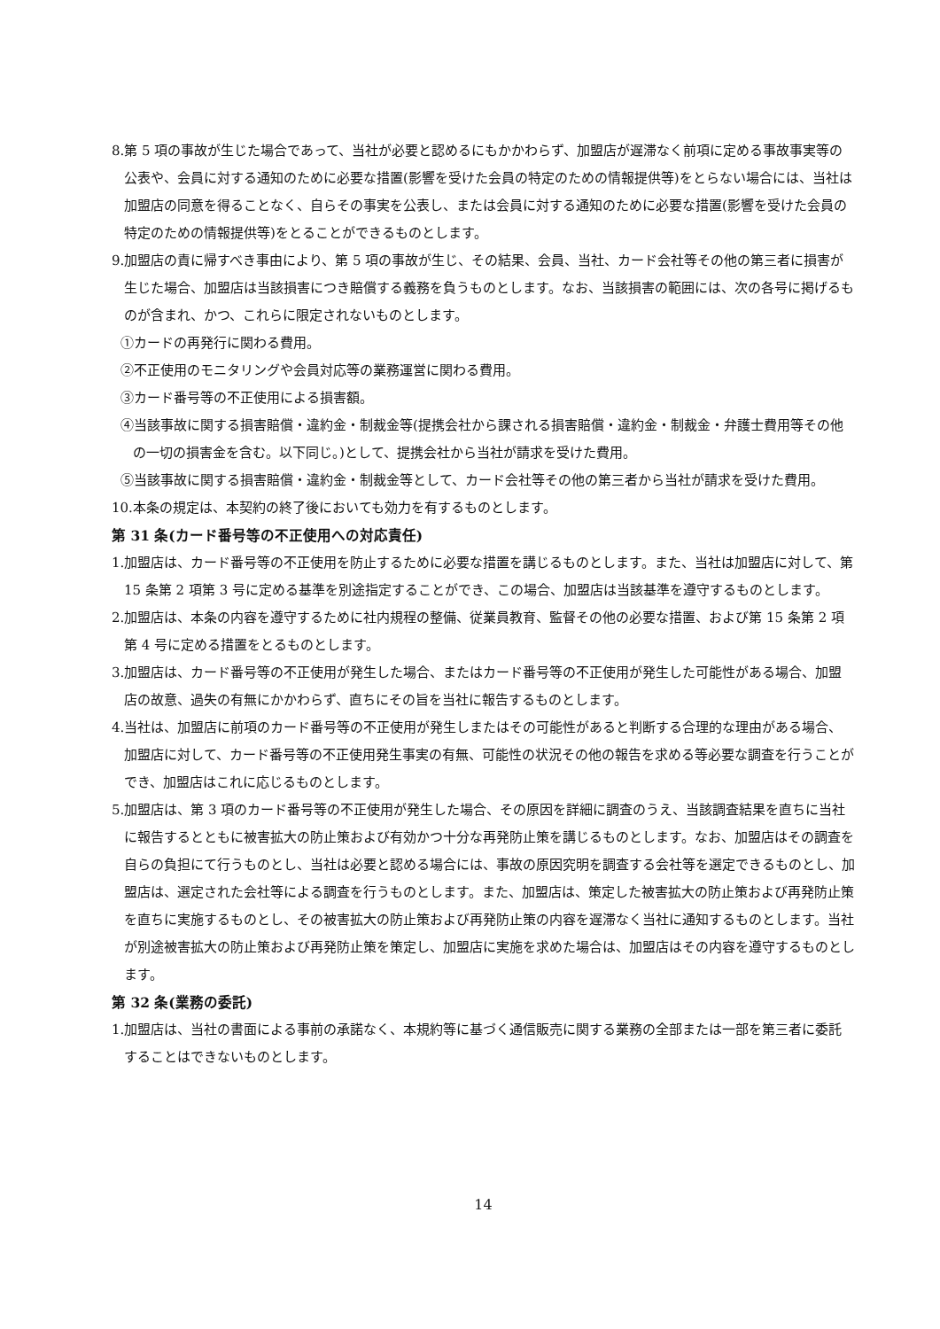8.第 5 項の事故が生じた場合であって、当社が必要と認めるにもかかわらず、加盟店が遅滞なく前項に定める事故事実等の公表や、会員に対する通知のために必要な措置(影響を受けた会員の特定のための情報提供等)をとらない場合には、当社は加盟店の同意を得ることなく、自らその事実を公表し、または会員に対する通知のために必要な措置(影響を受けた会員の特定のための情報提供等)をとることができるものとします。
9.加盟店の責に帰すべき事由により、第 5 項の事故が生じ、その結果、会員、当社、カード会社等その他の第三者に損害が生じた場合、加盟店は当該損害につき賠償する義務を負うものとします。なお、当該損害の範囲には、次の各号に掲げるものが含まれ、かつ、これらに限定されないものとします。
①カードの再発行に関わる費用。
②不正使用のモニタリングや会員対応等の業務運営に関わる費用。
③カード番号等の不正使用による損害額。
④当該事故に関する損害賠償・違約金・制裁金等(提携会社から課される損害賠償・違約金・制裁金・弁護士費用等その他の一切の損害金を含む。以下同じ。)として、提携会社から当社が請求を受けた費用。
⑤当該事故に関する損害賠償・違約金・制裁金等として、カード会社等その他の第三者から当社が請求を受けた費用。
10.本条の規定は、本契約の終了後においても効力を有するものとします。
第 31 条(カード番号等の不正使用への対応責任)
1.加盟店は、カード番号等の不正使用を防止するために必要な措置を講じるものとします。また、当社は加盟店に対して、第 15 条第 2 項第 3 号に定める基準を別途指定することができ、この場合、加盟店は当該基準を遵守するものとします。
2.加盟店は、本条の内容を遵守するために社内規程の整備、従業員教育、監督その他の必要な措置、および第 15 条第 2 項第 4 号に定める措置をとるものとします。
3.加盟店は、カード番号等の不正使用が発生した場合、またはカード番号等の不正使用が発生した可能性がある場合、加盟店の故意、過失の有無にかかわらず、直ちにその旨を当社に報告するものとします。
4.当社は、加盟店に前項のカード番号等の不正使用が発生しまたはその可能性があると判断する合理的な理由がある場合、加盟店に対して、カード番号等の不正使用発生事実の有無、可能性の状況その他の報告を求める等必要な調査を行うことができ、加盟店はこれに応じるものとします。
5.加盟店は、第 3 項のカード番号等の不正使用が発生した場合、その原因を詳細に調査のうえ、当該調査結果を直ちに当社に報告するとともに被害拡大の防止策および有効かつ十分な再発防止策を講じるものとします。なお、加盟店はその調査を自らの負担にて行うものとし、当社は必要と認める場合には、事故の原因究明を調査する会社等を選定できるものとし、加盟店は、選定された会社等による調査を行うものとします。また、加盟店は、策定した被害拡大の防止策および再発防止策を直ちに実施するものとし、その被害拡大の防止策および再発防止策の内容を遅滞なく当社に通知するものとします。当社が別途被害拡大の防止策および再発防止策を策定し、加盟店に実施を求めた場合は、加盟店はその内容を遵守するものとします。
第 32 条(業務の委託)
1.加盟店は、当社の書面による事前の承諾なく、本規約等に基づく通信販売に関する業務の全部または一部を第三者に委託することはできないものとします。
14